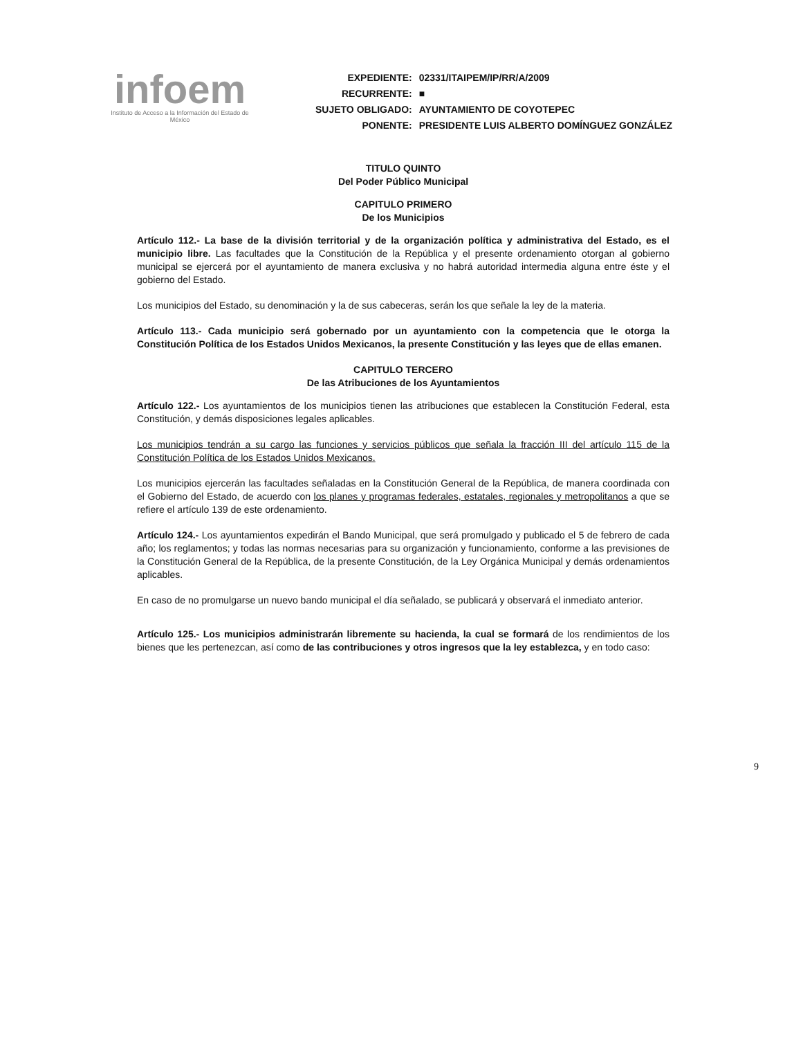infoem
Instituto de Acceso a la Información del Estado de México
| EXPEDIENTE: | 02331/ITAIPEM/IP/RR/A/2009 |
| RECURRENTE: | ■ |
| SUJETO OBLIGADO: | AYUNTAMIENTO DE COYOTEPEC |
| PONENTE: | PRESIDENTE LUIS ALBERTO DOMÍNGUEZ GONZÁLEZ |
TITULO QUINTO
Del Poder Público Municipal
CAPITULO PRIMERO
De los Municipios
Artículo 112.- La base de la división territorial y de la organización política y administrativa del Estado, es el municipio libre. Las facultades que la Constitución de la República y el presente ordenamiento otorgan al gobierno municipal se ejercerá por el ayuntamiento de manera exclusiva y no habrá autoridad intermedia alguna entre éste y el gobierno del Estado.
Los municipios del Estado, su denominación y la de sus cabeceras, serán los que señale la ley de la materia.
Artículo 113.- Cada municipio será gobernado por un ayuntamiento con la competencia que le otorga la Constitución Política de los Estados Unidos Mexicanos, la presente Constitución y las leyes que de ellas emanen.
CAPITULO TERCERO
De las Atribuciones de los Ayuntamientos
Artículo 122.- Los ayuntamientos de los municipios tienen las atribuciones que establecen la Constitución Federal, esta Constitución, y demás disposiciones legales aplicables.
Los municipios tendrán a su cargo las funciones y servicios públicos que señala la fracción III del artículo 115 de la Constitución Política de los Estados Unidos Mexicanos.
Los municipios ejercerán las facultades señaladas en la Constitución General de la República, de manera coordinada con el Gobierno del Estado, de acuerdo con los planes y programas federales, estatales, regionales y metropolitanos a que se refiere el artículo 139 de este ordenamiento.
Artículo 124.- Los ayuntamientos expedirán el Bando Municipal, que será promulgado y publicado el 5 de febrero de cada año; los reglamentos; y todas las normas necesarias para su organización y funcionamiento, conforme a las previsiones de la Constitución General de la República, de la presente Constitución, de la Ley Orgánica Municipal y demás ordenamientos aplicables.
En caso de no promulgarse un nuevo bando municipal el día señalado, se publicará y observará el inmediato anterior.
Artículo 125.- Los municipios administrarán libremente su hacienda, la cual se formará de los rendimientos de los bienes que les pertenezcan, así como de las contribuciones y otros ingresos que la ley establezca, y en todo caso:
9